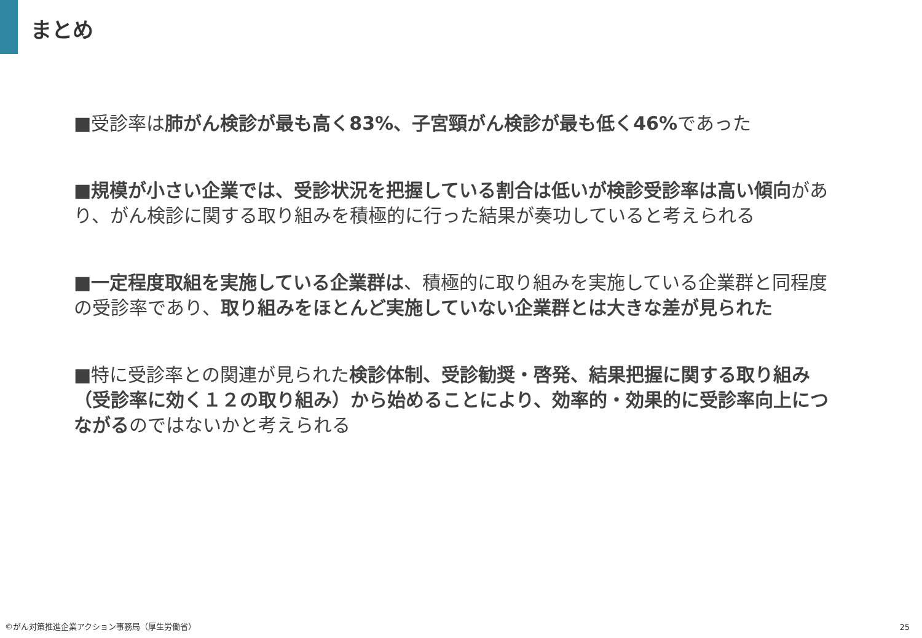まとめ
■受診率は肺がん検診が最も高く83%、子宮頸がん検診が最も低く46% であった
■規模が小さい企業では、受診状況を把握している割合は低いが検診受診率は高い傾向があり、がん検診に関する取り組みを積極的に行った結果が奏功していると考えられる
■一定程度取組を実施している企業群は、積極的に取り組みを実施している企業群と同程度の受診率であり、取り組みをほとんど実施していない企業群とは大きな差が見られた
■特に受診率との関連が見られた検診体制、受診勧奨・啓発、結果把握に関する取り組み（受診率に効く１２の取り組み）から始めることにより、効率的・効果的に受診率向上につながるのではないかと考えられる
©がん対策推進企業アクション事務局（厚生労働省）
25